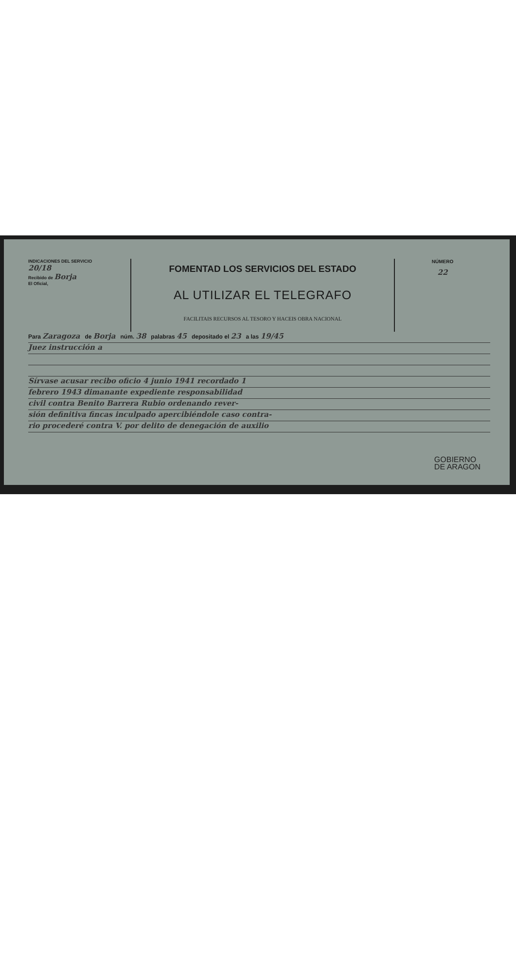INDICACIONES DEL SERVICIO
20/18
Recibido de Borja
El Oficial,
FOMENTAD LOS SERVICIOS DEL ESTADO
AL UTILIZAR EL TELEGRAFO
FACILITAIS RECURSOS AL TESORO Y HACEIS OBRA NACIONAL
NÚMERO
22
Para Zaragoza de Borja núm. 38 palabras 45 depositado el 23 a las 19/45
Juez instrucción a
Sírvase acusar recibo oficio 4 junio 1941 recordado 1
febrero 1943 dimanante expediente responsabilidad
civil contra Benito Barrera Rubio ordenando rever-
sión definitiva fincas inculpado apercibiéndole caso contra-
rio procederé contra V. por delito de denegación de auxilio
GOBIERNO
DE ARAGON